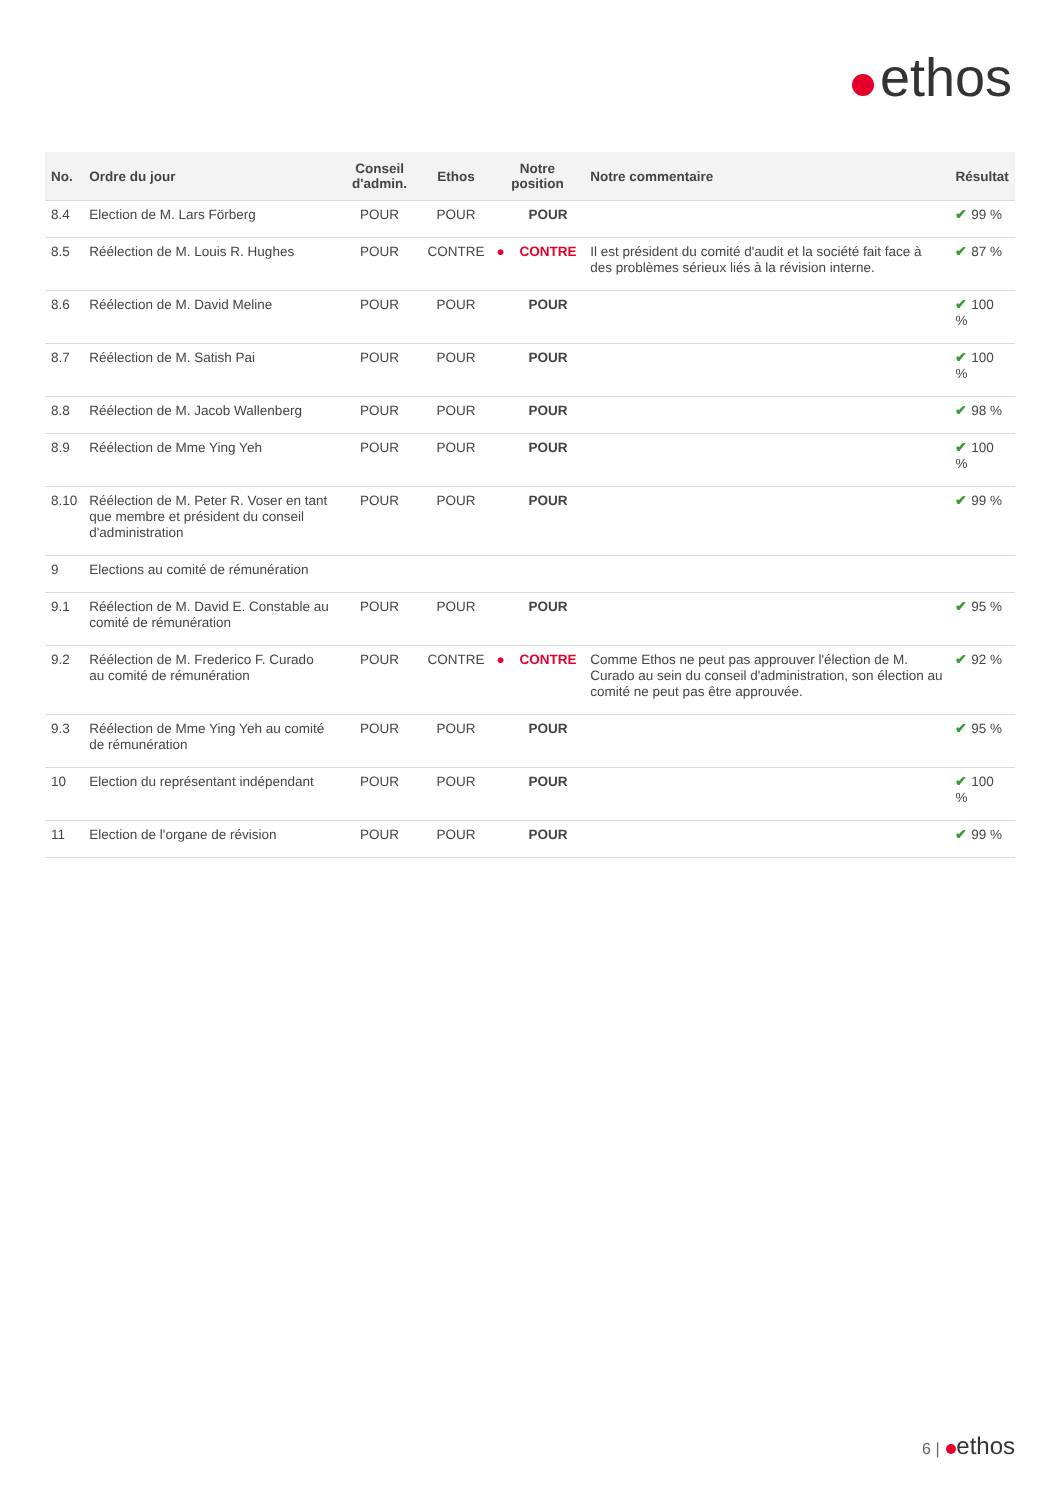ethos
| No. | Ordre du jour | Conseil d'admin. | Ethos | Notre position | | Notre commentaire | Résultat |
| --- | --- | --- | --- | --- | --- | --- | --- |
| 8.4 | Election de M. Lars Förberg | POUR | POUR | | POUR | | ✔ 99 % |
| 8.5 | Réélection de M. Louis R. Hughes | POUR | CONTRE | ● | CONTRE | Il est président du comité d'audit et la société fait face à des problèmes sérieux liés à la révision interne. | ✔ 87 % |
| 8.6 | Réélection de M. David Meline | POUR | POUR | | POUR | | ✔ 100 % |
| 8.7 | Réélection de M. Satish Pai | POUR | POUR | | POUR | | ✔ 100 % |
| 8.8 | Réélection de M. Jacob Wallenberg | POUR | POUR | | POUR | | ✔ 98 % |
| 8.9 | Réélection de Mme Ying Yeh | POUR | POUR | | POUR | | ✔ 100 % |
| 8.10 | Réélection de M. Peter R. Voser en tant que membre et président du conseil d'administration | POUR | POUR | | POUR | | ✔ 99 % |
| 9 | Elections au comité de rémunération | | | | | | |
| 9.1 | Réélection de M. David E. Constable au comité de rémunération | POUR | POUR | | POUR | | ✔ 95 % |
| 9.2 | Réélection de M. Frederico F. Curado au comité de rémunération | POUR | CONTRE | ● | CONTRE | Comme Ethos ne peut pas approuver l'élection de M. Curado au sein du conseil d'administration, son élection au comité ne peut pas être approuvée. | ✔ 92 % |
| 9.3 | Réélection de Mme Ying Yeh au comité de rémunération | POUR | POUR | | POUR | | ✔ 95 % |
| 10 | Election du représentant indépendant | POUR | POUR | | POUR | | ✔ 100 % |
| 11 | Election de l'organe de révision | POUR | POUR | | POUR | | ✔ 99 % |
6 | ethos